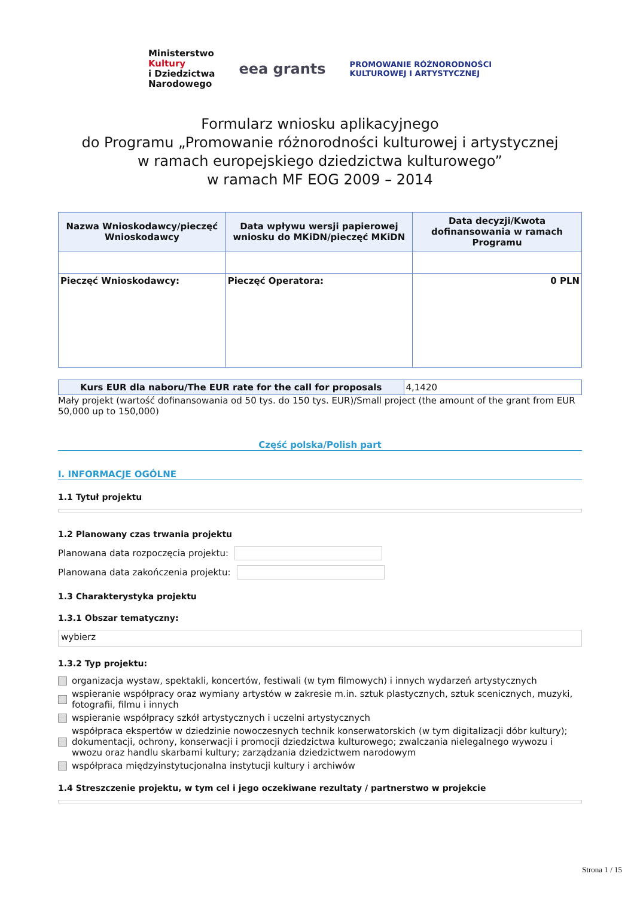Ministerstwo
Kultury
i Dziedzictwa
Narodowego
eea grants
PROMOWANIE RÓŻNORODNOŚCI
KULTUROWEJ I ARTYSTYCZNEJ
Formularz wniosku aplikacyjnego
do Programu „Promowanie różnorodności kulturowej i artystycznej
w ramach europejskiego dziedzictwa kulturowego”
w ramach MF EOG 2009 – 2014
| Nazwa Wnioskodawcy/pieczęć Wnioskodawcy | Data wpływu wersji papierowej wniosku do MKiDN/pieczęć MKiDN | Data decyzji/Kwota dofinansowania w ramach Programu |
| --- | --- | --- |
| Pieczęć Wnioskodawcy: | Pieczęć Operatora: | 0 PLN |
| Kurs EUR dla naboru/The EUR rate for the call for proposals | 4,1420 |
Mały projekt (wartość dofinansowania od 50 tys. do 150 tys. EUR)/Small project (the amount of the grant from EUR 50,000 up to 150,000)
Część polska/Polish part
I. INFORMACJE OGÓLNE
1.1 Tytuł projektu
1.2 Planowany czas trwania projektu
Planowana data rozpoczęcia projektu:
Planowana data zakończenia projektu:
1.3 Charakterystyka projektu
1.3.1 Obszar tematyczny:
wybierz
1.3.2 Typ projektu:
organizacja wystaw, spektakli, koncertów, festiwali (w tym filmowych) i innych wydarzeń artystycznych
wspieranie współpracy oraz wymiany artystów w zakresie m.in. sztuk plastycznych, sztuk scenicznych, muzyki, fotografii, filmu i innych
wspieranie współpracy szkół artystycznych i uczelni artystycznych
współpraca ekspertów w dziedzinie nowoczesnych technik konserwatorskich (w tym digitalizacji dóbr kultury); dokumentacji, ochrony, konserwacji i promocji dziedzictwa kulturowego; zwalczania nielegalnego wywozu i wwozu oraz handlu skarbami kultury; zarządzania dziedzictwem narodowym
współpraca międzyinstytucjonalna instytucji kultury i archiwów
1.4 Streszczenie projektu, w tym cel i jego oczekiwane rezultaty / partnerstwo w projekcie
Strona 1 / 15